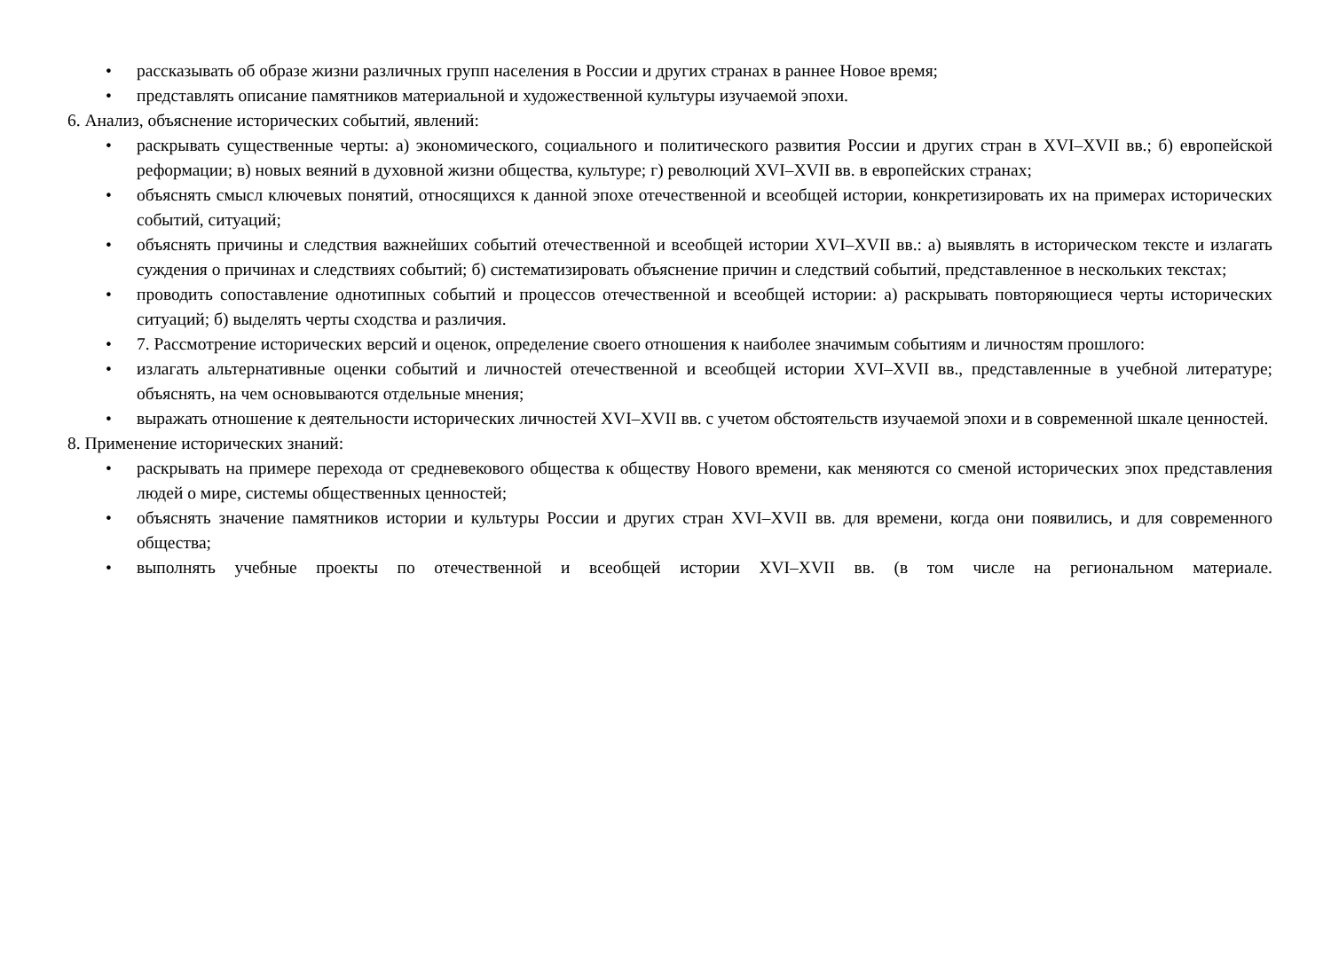• рассказывать об образе жизни различных групп населения в России и других странах в раннее Новое время;
• представлять описание памятников материальной и художественной культуры изучаемой эпохи.
6. Анализ, объяснение исторических событий, явлений:
• раскрывать существенные черты: а) экономического, социального и политического развития России и других стран в XVI–XVII вв.; б) европейской реформации; в) новых веяний в духовной жизни общества, культуре; г) революций XVI–XVII вв. в европейских странах;
• объяснять смысл ключевых понятий, относящихся к данной эпохе отечественной и всеобщей истории, конкретизировать их на примерах исторических событий, ситуаций;
• объяснять причины и следствия важнейших событий отечественной и всеобщей истории XVI–XVII вв.: а) выявлять в историческом тексте и излагать суждения о причинах и следствиях событий; б) систематизировать объяснение причин и следствий событий, представленное в нескольких текстах;
• проводить сопоставление однотипных событий и процессов отечественной и всеобщей истории: а) раскрывать повторяющиеся черты исторических ситуаций; б) выделять черты сходства и различия.
• 7. Рассмотрение исторических версий и оценок, определение своего отношения к наиболее значимым событиям и личностям прошлого:
• излагать альтернативные оценки событий и личностей отечественной и всеобщей истории XVI–XVII вв., представленные в учебной литературе; объяснять, на чем основываются отдельные мнения;
• выражать отношение к деятельности исторических личностей XVI–XVII вв. с учетом обстоятельств изучаемой эпохи и в современной шкале ценностей.
8. Применение исторических знаний:
• раскрывать на примере перехода от средневекового общества к обществу Нового времени, как меняются со сменой исторических эпох представления людей о мире, системы общественных ценностей;
• объяснять значение памятников истории и культуры России и других стран XVI–XVII вв. для времени, когда они появились, и для современного общества;
• выполнять учебные проекты по отечественной и всеобщей истории XVI–XVII вв. (в том числе на региональном материале.